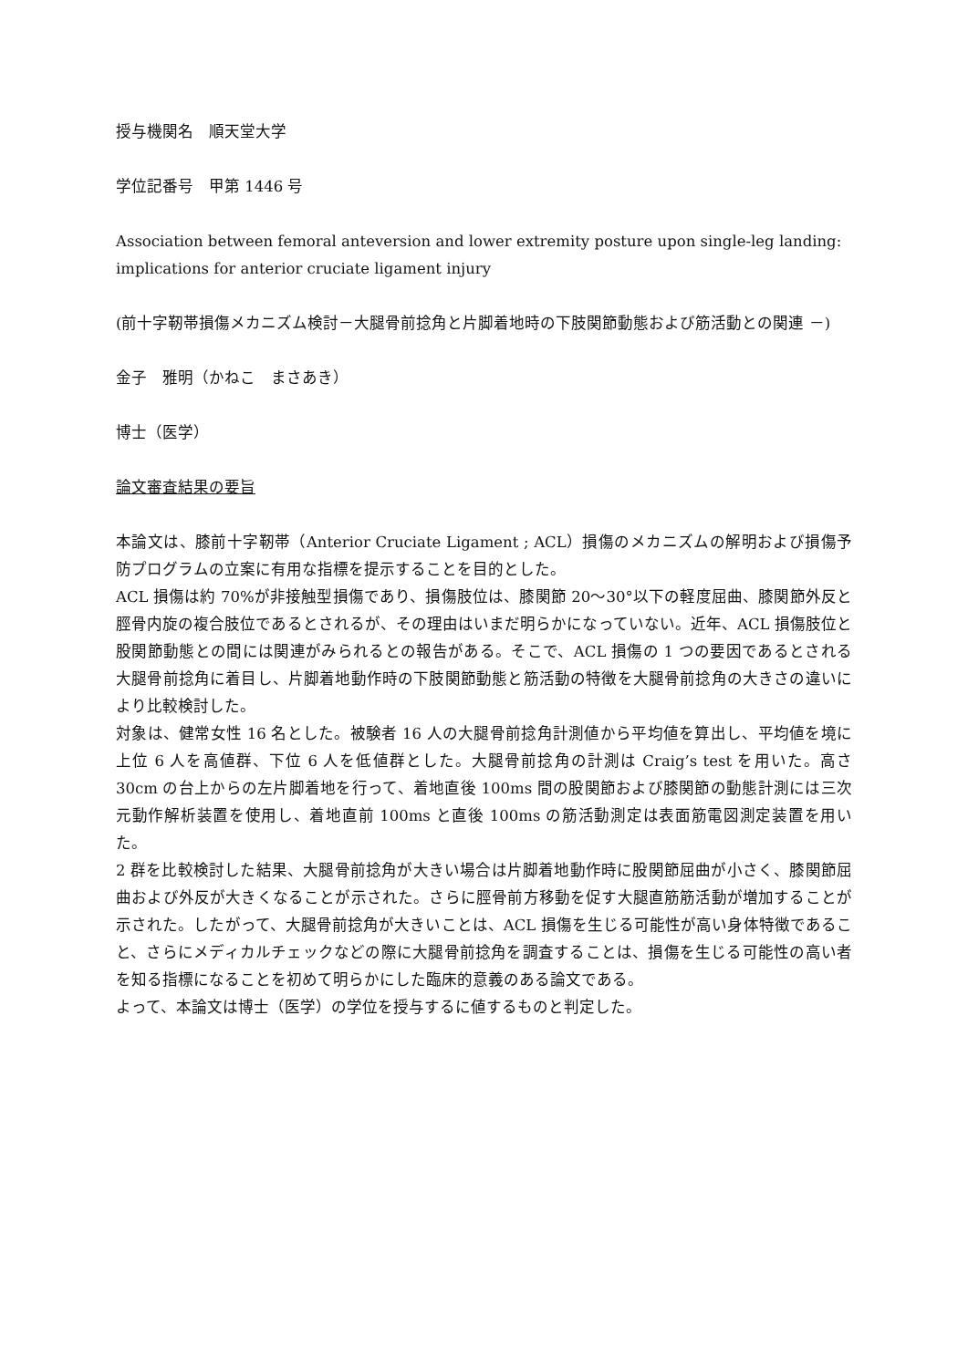授与機関名　順天堂大学
学位記番号　甲第 1446 号
Association between femoral anteversion and lower extremity posture upon single-leg landing: implications for anterior cruciate ligament injury
(前十字靭帯損傷メカニズム検討－大腿骨前捻角と片脚着地時の下肢関節動態および筋活動との関連 －)
金子　雅明（かねこ　まさあき）
博士（医学）
論文審査結果の要旨
本論文は、膝前十字靭帯（Anterior Cruciate Ligament ; ACL）損傷のメカニズムの解明および損傷予防プログラムの立案に有用な指標を提示することを目的とした。
ACL 損傷は約 70%が非接触型損傷であり、損傷肢位は、膝関節 20～30°以下の軽度屈曲、膝関節外反と脛骨内旋の複合肢位であるとされるが、その理由はいまだ明らかになっていない。近年、ACL 損傷肢位と股関節動態との間には関連がみられるとの報告がある。そこで、ACL 損傷の 1 つの要因であるとされる大腿骨前捻角に着目し、片脚着地動作時の下肢関節動態と筋活動の特徴を大腿骨前捻角の大きさの違いにより比較検討した。
対象は、健常女性 16 名とした。被験者 16 人の大腿骨前捻角計測値から平均値を算出し、平均値を境に上位 6 人を高値群、下位 6 人を低値群とした。大腿骨前捻角の計測は Craig’s test を用いた。高さ 30cm の台上からの左片脚着地を行って、着地直後 100ms 間の股関節および膝関節の動態計測には三次元動作解析装置を使用し、着地直前 100ms と直後 100ms の筋活動測定は表面筋電図測定装置を用いた。
2 群を比較検討した結果、大腿骨前捻角が大きい場合は片脚着地動作時に股関節屈曲が小さく、膝関節屈曲および外反が大きくなることが示された。さらに脛骨前方移動を促す大腿直筋筋活動が増加することが示された。したがって、大腿骨前捻角が大きいことは、ACL 損傷を生じる可能性が高い身体特徴であること、さらにメディカルチェックなどの際に大腿骨前捻角を調査することは、損傷を生じる可能性の高い者を知る指標になることを初めて明らかにした臨床的意義のある論文である。
よって、本論文は博士（医学）の学位を授与するに値するものと判定した。